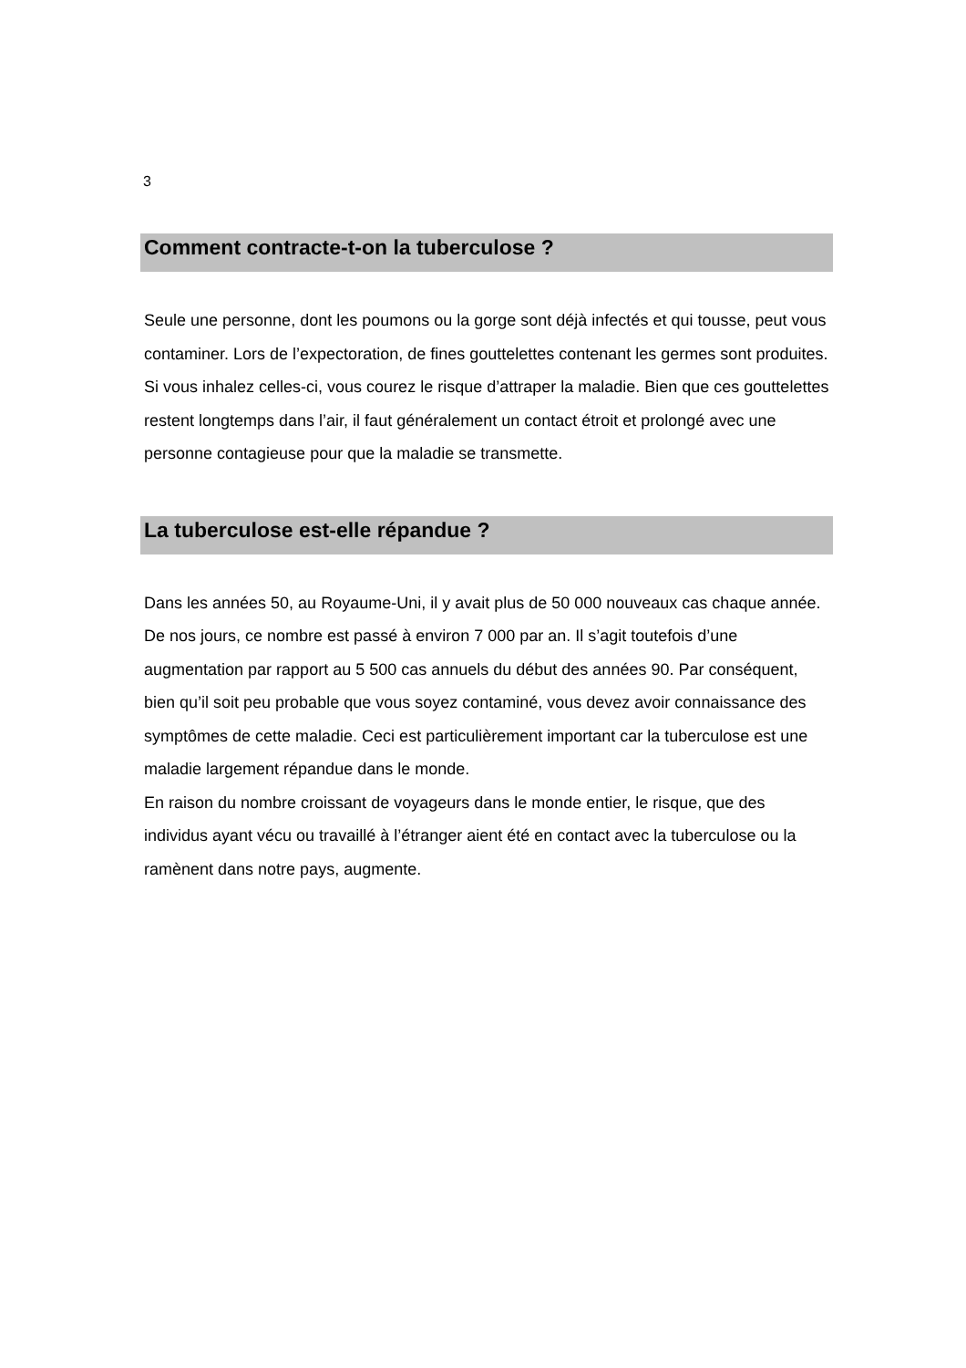3
Comment contracte-t-on la tuberculose ?
Seule une personne, dont les poumons ou la gorge sont déjà infectés et qui tousse, peut vous contaminer. Lors de l’expectoration, de fines gouttelettes contenant les germes sont produites. Si vous inhalez celles-ci, vous courez le risque d’attraper la maladie. Bien que ces gouttelettes restent longtemps dans l’air, il faut généralement un contact étroit et prolongé avec une personne contagieuse pour que la maladie se transmette.
La tuberculose est-elle répandue ?
Dans les années 50, au Royaume-Uni, il y avait plus de 50 000 nouveaux cas chaque année. De nos jours, ce nombre est passé à environ 7 000 par an. Il s’agit toutefois d’une augmentation par rapport au 5 500 cas annuels du début des années 90. Par conséquent, bien qu’il soit peu probable que vous soyez contaminé, vous devez avoir connaissance des symptômes de cette maladie. Ceci est particulièrement important car la tuberculose est une maladie largement répandue dans le monde.
En raison du nombre croissant de voyageurs dans le monde entier, le risque, que des individus ayant vécu ou travaillé à l’étranger aient été en contact avec la tuberculose ou la ramènent dans notre pays, augmente.